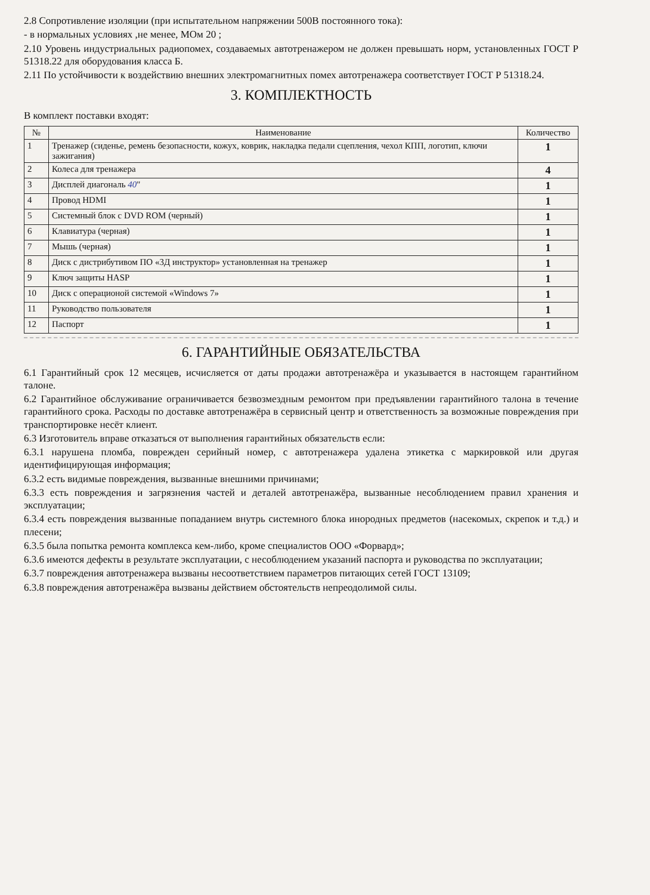2.8 Сопротивление изоляции (при испытательном напряжении 500В постоянного тока):
- в нормальных условиях ,не менее, МОм 20 ;
2.10 Уровень индустриальных радиопомех, создаваемых автотренажером не должен превышать норм, установленных ГОСТ Р 51318.22 для оборудования класса Б.
2.11 По устойчивости к воздействию внешних электромагнитных помех автотренажера соответствует ГОСТ Р 51318.24.
3. КОМПЛЕКТНОСТЬ
В комплект поставки входят:
| № | Наименование | Количество |
| --- | --- | --- |
| 1 | Тренажер (сиденье, ремень безопасности, кожух, коврик, накладка педали сцепления, чехол КПП, логотип, ключи зажигания) | 1 |
| 2 | Колеса для тренажера | 4 |
| 3 | Дисплей диагональ 40 " | 1 |
| 4 | Провод HDMI | 1 |
| 5 | Системный блок с DVD ROM (черный) | 1 |
| 6 | Клавиатура (черная) | 1 |
| 7 | Мышь (черная) | 1 |
| 8 | Диск с дистрибутивом ПО «3Д инструктор» установленная на тренажер | 1 |
| 9 | Ключ защиты HASP | 1 |
| 10 | Диск с операционой системой «Windows 7» | 1 |
| 11 | Руководство пользователя | 1 |
| 12 | Паспорт | 1 |
6. ГАРАНТИЙНЫЕ ОБЯЗАТЕЛЬСТВА
6.1 Гарантийный срок 12 месяцев, исчисляется от даты продажи автотренажёра и указывается в настоящем гарантийном талоне.
6.2 Гарантийное обслуживание ограничивается безвозмездным ремонтом при предъявлении гарантийного талона в течение гарантийного срока. Расходы по доставке автотренажёра в сервисный центр и ответственность за возможные повреждения при транспортировке несёт клиент.
6.3 Изготовитель вправе отказаться от выполнения гарантийных обязательств если:
6.3.1 нарушена пломба, поврежден серийный номер, с автотренажера удалена этикетка с маркировкой или другая идентифицирующая информация;
6.3.2 есть видимые повреждения, вызванные внешними причинами;
6.3.3 есть повреждения и загрязнения частей и деталей автотренажёра, вызванные несоблюдением правил хранения и эксплуатации;
6.3.4 есть повреждения вызванные попаданием внутрь системного блока инородных предметов (насекомых, скрепок и т.д.) и плесени;
6.3.5 была попытка ремонта комплекса кем-либо, кроме специалистов ООО «Форвард»;
6.3.6 имеются дефекты в результате эксплуатации, с несоблюдением указаний паспорта и руководства по эксплуатации;
6.3.7 повреждения автотренажера вызваны несоответствием параметров питающих сетей ГОСТ 13109;
6.3.8 повреждения автотренажёра вызваны действием обстоятельств непреодолимой силы.